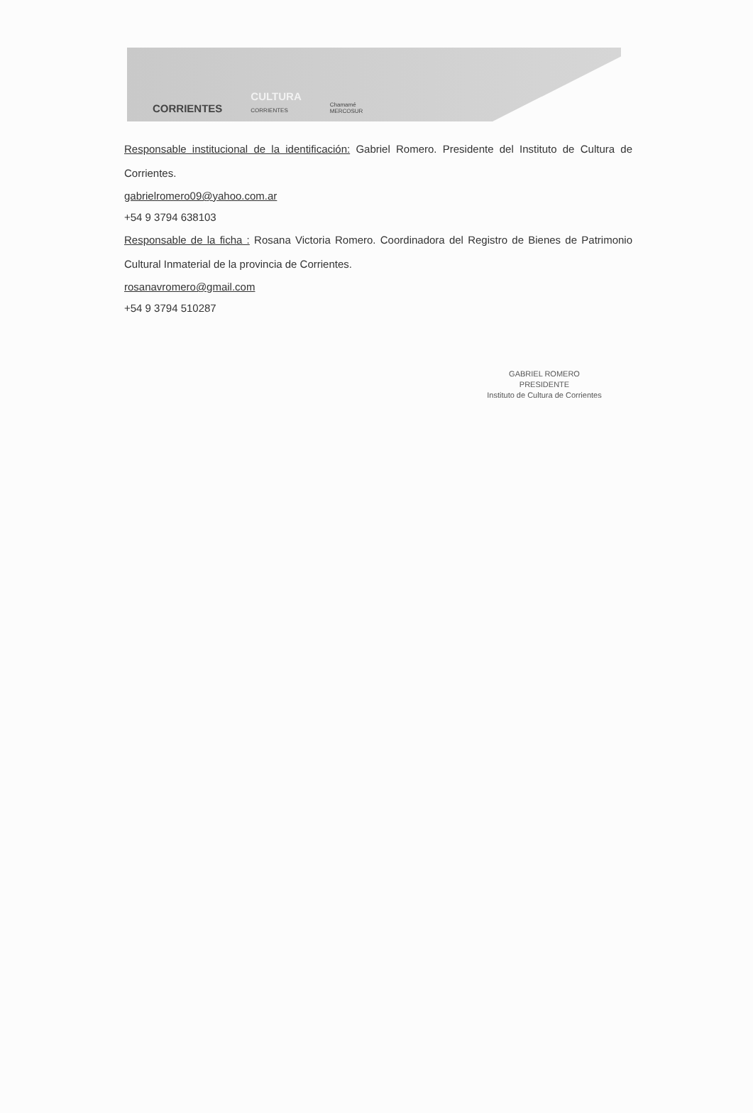CORRIENTES CULTURA
CORRIENTES Chamamé
MERCOSUR
Responsable institucional de la identificación: Gabriel Romero. Presidente del Instituto de Cultura de Corrientes.
gabrielromero09@yahoo.com.ar
+54 9 3794 638103
Responsable de la ficha : Rosana Victoria Romero. Coordinadora del Registro de Bienes de Patrimonio Cultural Inmaterial de la provincia de Corrientes.
rosanavromero@gmail.com
+54 9 3794 510287
GABRIEL ROMERO
PRESIDENTE
Instituto de Cultura de Corrientes